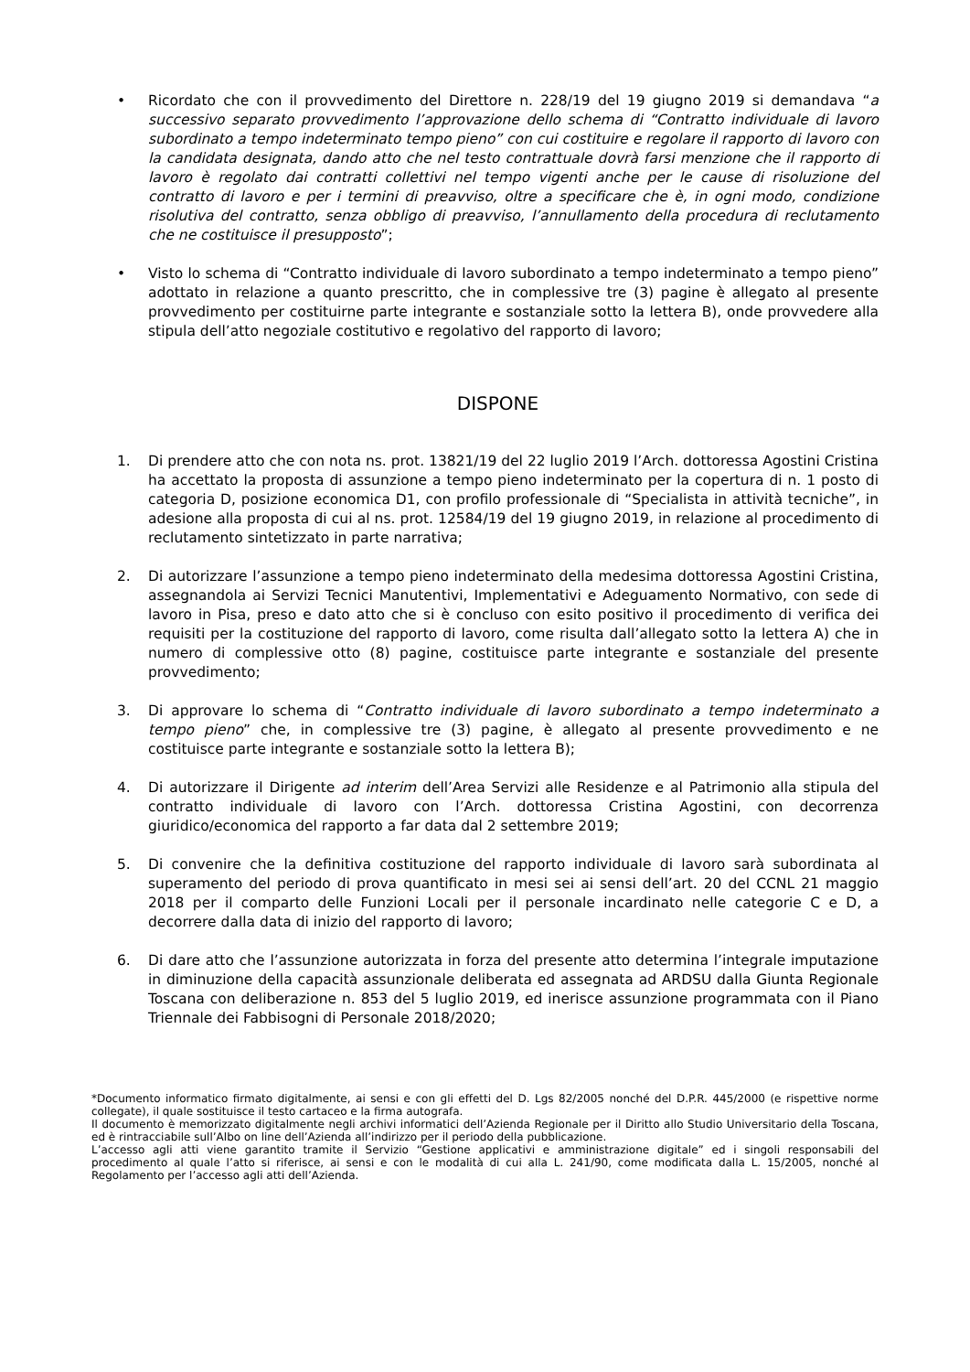• Ricordato che con il provvedimento del Direttore n. 228/19 del 19 giugno 2019 si demandava “a successivo separato provvedimento l’approvazione dello schema di “Contratto individuale di lavoro subordinato a tempo indeterminato tempo pieno” con cui costituire e regolare il rapporto di lavoro con la candidata designata, dando atto che nel testo contrattuale dovrà farsi menzione che il rapporto di lavoro è regolato dai contratti collettivi nel tempo vigenti anche per le cause di risoluzione del contratto di lavoro e per i termini di preavviso, oltre a specificare che è, in ogni modo, condizione risolutiva del contratto, senza obbligo di preavviso, l’annullamento della procedura di reclutamento che ne costituisce il presupposto”;
• Visto lo schema di “Contratto individuale di lavoro subordinato a tempo indeterminato a tempo pieno” adottato in relazione a quanto prescritto, che in complessive tre (3) pagine è allegato al presente provvedimento per costituirne parte integrante e sostanziale sotto la lettera B), onde provvedere alla stipula dell’atto negoziale costitutivo e regolativo del rapporto di lavoro;
DISPONE
1. Di prendere atto che con nota ns. prot. 13821/19 del 22 luglio 2019 l’Arch. dottoressa Agostini Cristina ha accettato la proposta di assunzione a tempo pieno indeterminato per la copertura di n. 1 posto di categoria D, posizione economica D1, con profilo professionale di “Specialista in attività tecniche”, in adesione alla proposta di cui al ns. prot. 12584/19 del 19 giugno 2019, in relazione al procedimento di reclutamento sintetizzato in parte narrativa;
2. Di autorizzare l’assunzione a tempo pieno indeterminato della medesima dottoressa Agostini Cristina, assegnandola ai Servizi Tecnici Manutentivi, Implementativi e Adeguamento Normativo, con sede di lavoro in Pisa, preso e dato atto che si è concluso con esito positivo il procedimento di verifica dei requisiti per la costituzione del rapporto di lavoro, come risulta dall’allegato sotto la lettera A) che in numero di complessive otto (8) pagine, costituisce parte integrante e sostanziale del presente provvedimento;
3. Di approvare lo schema di “Contratto individuale di lavoro subordinato a tempo indeterminato a tempo pieno” che, in complessive tre (3) pagine, è allegato al presente provvedimento e ne costituisce parte integrante e sostanziale sotto la lettera B);
4. Di autorizzare il Dirigente ad interim dell’Area Servizi alle Residenze e al Patrimonio alla stipula del contratto individuale di lavoro con l’Arch. dottoressa Cristina Agostini, con decorrenza giuridico/economica del rapporto a far data dal 2 settembre 2019;
5. Di convenire che la definitiva costituzione del rapporto individuale di lavoro sarà subordinata al superamento del periodo di prova quantificato in mesi sei ai sensi dell’art. 20 del CCNL 21 maggio 2018 per il comparto delle Funzioni Locali per il personale incardinato nelle categorie C e D, a decorrere dalla data di inizio del rapporto di lavoro;
6. Di dare atto che l’assunzione autorizzata in forza del presente atto determina l’integrale imputazione in diminuzione della capacità assunzionale deliberata ed assegnata ad ARDSU dalla Giunta Regionale Toscana con deliberazione n. 853 del 5 luglio 2019, ed inerisce assunzione programmata con il Piano Triennale dei Fabbisogni di Personale 2018/2020;
*Documento informatico firmato digitalmente, ai sensi e con gli effetti del D. Lgs 82/2005 nonché del D.P.R. 445/2000 (e rispettive norme collegate), il quale sostituisce il testo cartaceo e la firma autografa.
Il documento è memorizzato digitalmente negli archivi informatici dell’Azienda Regionale per il Diritto allo Studio Universitario della Toscana, ed è rintracciabile sull’Albo on line dell’Azienda all’indirizzo per il periodo della pubblicazione.
L’accesso agli atti viene garantito tramite il Servizio “Gestione applicativi e amministrazione digitale” ed i singoli responsabili del procedimento al quale l’atto si riferisce, ai sensi e con le modalità di cui alla L. 241/90, come modificata dalla L. 15/2005, nonché al Regolamento per l’accesso agli atti dell’Azienda.